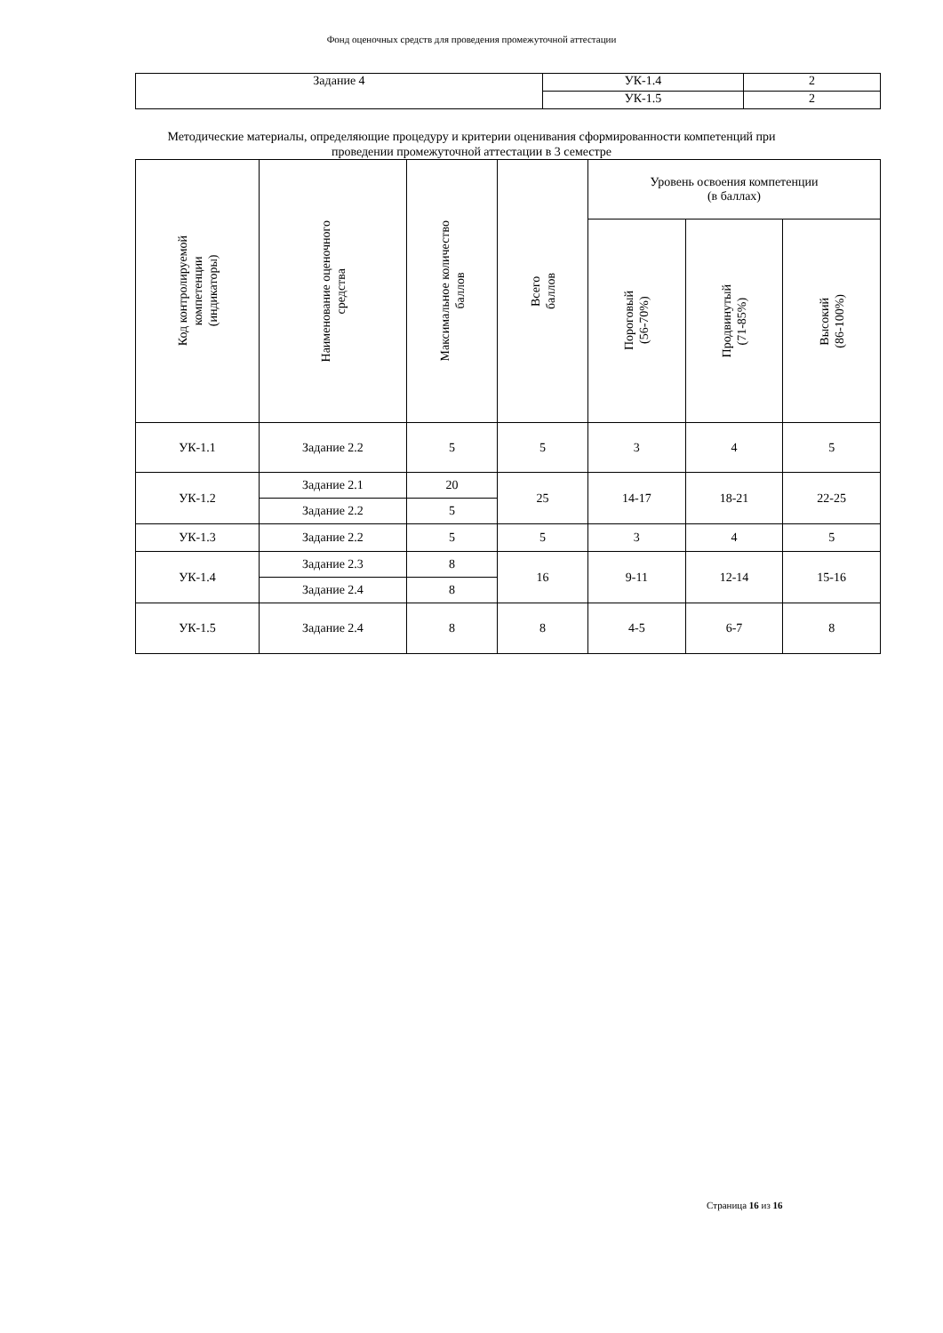Фонд оценочных средств для проведения промежуточной аттестации
| Задание 4 | УК-1.4 | 2 |
| | УК-1.5 | 2 |
Методические материалы, определяющие процедуру и критерии оценивания сформированности компетенций при
проведении промежуточной аттестации в 3 семестре
| Код контролируемой компетенции (индикаторы) | Наименование оценочного средства | Максимальное количество баллов | Всего баллов | Уровень освоения компетенции (в баллах) | | |
| --- | --- | --- | --- | --- | --- | --- |
| | | | | Пороговый (56-70%) | Продвинутый (71-85%) | Высокий (86-100%) |
| УК-1.1 | Задание 2.2 | 5 | 5 | 3 | 4 | 5 |
| УК-1.2 | Задание 2.1 | 20 | 25 | 14-17 | 18-21 | 22-25 |
| | Задание 2.2 | 5 | | | | |
| УК-1.3 | Задание 2.2 | 5 | 5 | 3 | 4 | 5 |
| УК-1.4 | Задание 2.3 | 8 | 16 | 9-11 | 12-14 | 15-16 |
| | Задание 2.4 | 8 | | | | |
| УК-1.5 | Задание 2.4 | 8 | 8 | 4-5 | 6-7 | 8 |
Страница 16 из 16